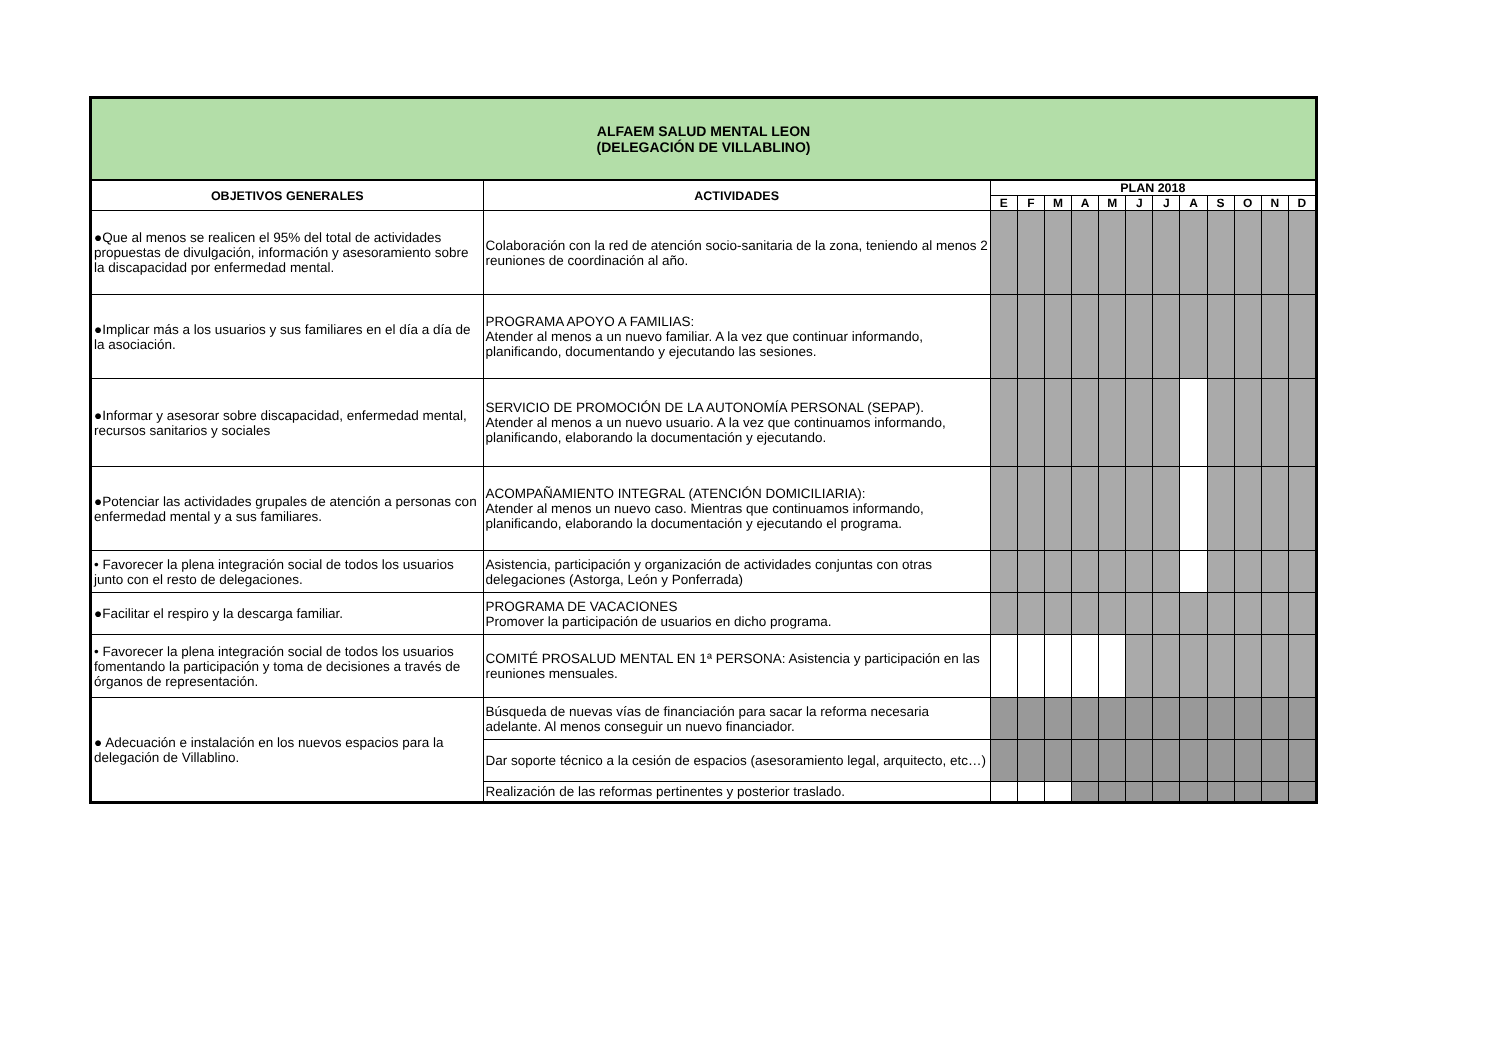| ALFAEM SALUD MENTAL LEON (DELEGACIÓN DE VILLABLINO) | | | | | | | | | | | | | |
| OBJETIVOS GENERALES | ACTIVIDADES | PLAN 2018 | | | | | | | | | | | |
| | | E | F | M | A | M | J | J | A | S | O | N | D |
| ●Que al menos se realicen el 95% del total de actividades propuestas de divulgación, información y asesoramiento sobre la discapacidad por enfermedad mental. | Colaboración con la red de atención socio-sanitaria de la zona, teniendo al menos 2 reuniones de coordinación al año. | | | | | | | | | | | | |
| ●Implicar más a los usuarios y sus familiares en el día a día de la asociación. | PROGRAMA APOYO A FAMILIAS: Atender al menos a un nuevo familiar. A la vez que continuar informando, planificando, documentando y ejecutando las sesiones. | | | | | | | | | | | | |
| ●Informar y asesorar sobre discapacidad, enfermedad mental, recursos sanitarios y sociales | SERVICIO DE PROMOCIÓN DE LA AUTONOMÍA PERSONAL (SEPAP). Atender al menos a un nuevo usuario. A la vez que continuamos informando, planificando, elaborando la documentación y ejecutando. | | | | | | | | | | | | |
| ●Potenciar las actividades grupales de atención a personas con enfermedad mental y a sus familiares. | ACOMPAÑAMIENTO INTEGRAL (ATENCIÓN DOMICILIARIA): Atender al menos un nuevo caso. Mientras que continuamos informando, planificando, elaborando la documentación y ejecutando el programa. | | | | | | | | | | | | |
| • Favorecer la plena integración social de todos los usuarios junto con el resto de delegaciones. | Asistencia, participación y organización de actividades conjuntas con otras delegaciones (Astorga, León y Ponferrada) | | | | | | | | | | | | |
| ●Facilitar el respiro y la descarga familiar. | PROGRAMA DE VACACIONES Promover la participación de usuarios en dicho programa. | | | | | | | | | | | | |
| • Favorecer la plena integración social de todos los usuarios fomentando la participación y toma de decisiones a través de órganos de representación. | COMITÉ PROSALUD MENTAL EN 1ª PERSONA: Asistencia y participación en las reuniones mensuales. | | | | | | | | | | | | |
| ● Adecuación e instalación en los nuevos espacios para la delegación de Villablino. | Búsqueda de nuevas vías de financiación para sacar la reforma necesaria adelante. Al menos conseguir un nuevo financiador. | | | | | | | | | | | | |
| | Dar soporte técnico a la cesión de espacios (asesoramiento legal, arquitecto, etc…) | | | | | | | | | | | | |
| | Realización de las reformas pertinentes y posterior traslado. | | | | | | | | | | | | |